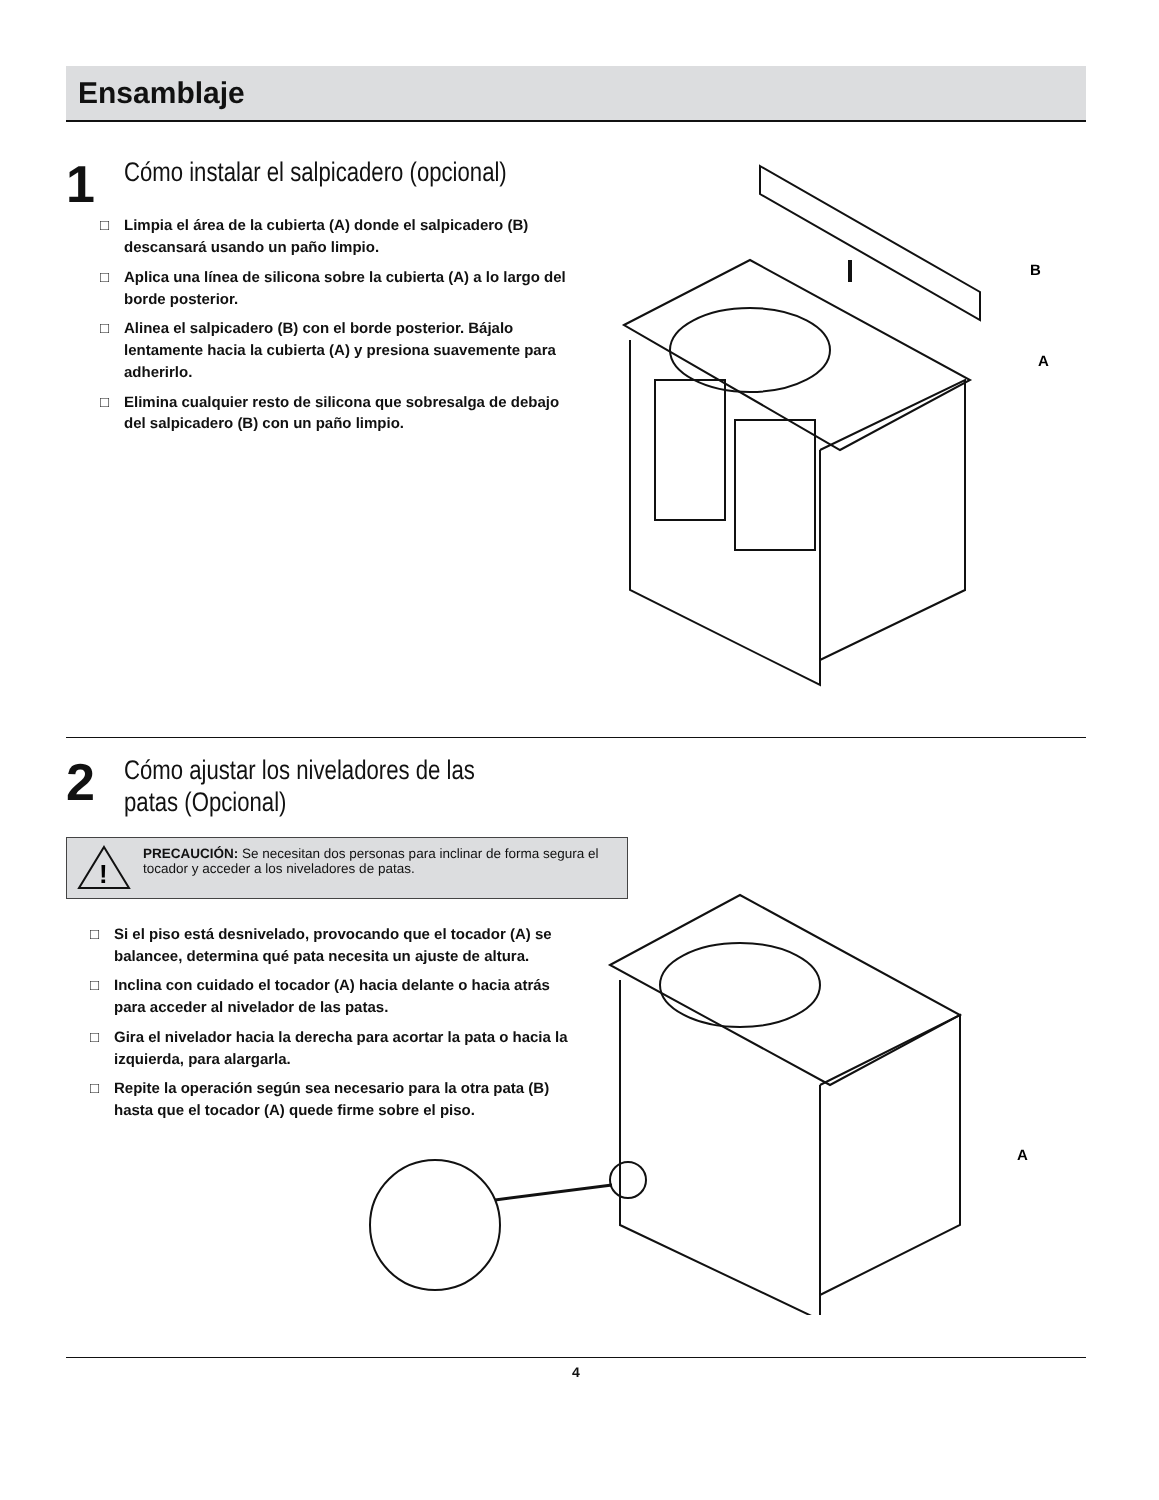Ensamblaje
1
Cómo instalar el salpicadero (opcional)
□ Limpia el área de la cubierta (A) donde el salpicadero (B) descansará usando un paño limpio.
□ Aplica una línea de silicona sobre la cubierta (A) a lo largo del borde posterior.
□ Alinea el salpicadero (B) con el borde posterior. Bájalo lentamente hacia la cubierta (A) y presiona suavemente para adherirlo.
□ Elimina cualquier resto de silicona que sobresalga de debajo del salpicadero (B) con un paño limpio.
B
A
2
Cómo ajustar los niveladores de las
patas (Opcional)
!
PRECAUCIÓN: Se necesitan dos personas para inclinar de forma segura el tocador y acceder a los niveladores de patas.
□ Si el piso está desnivelado, provocando que el tocador (A) se balancee, determina qué pata necesita un ajuste de altura.
□ Inclina con cuidado el tocador (A) hacia delante o hacia atrás para acceder al nivelador de las patas.
□ Gira el nivelador hacia la derecha para acortar la pata o hacia la izquierda, para alargarla.
□ Repite la operación según sea necesario para la otra pata (B) hasta que el tocador (A) quede firme sobre el piso.
A
4